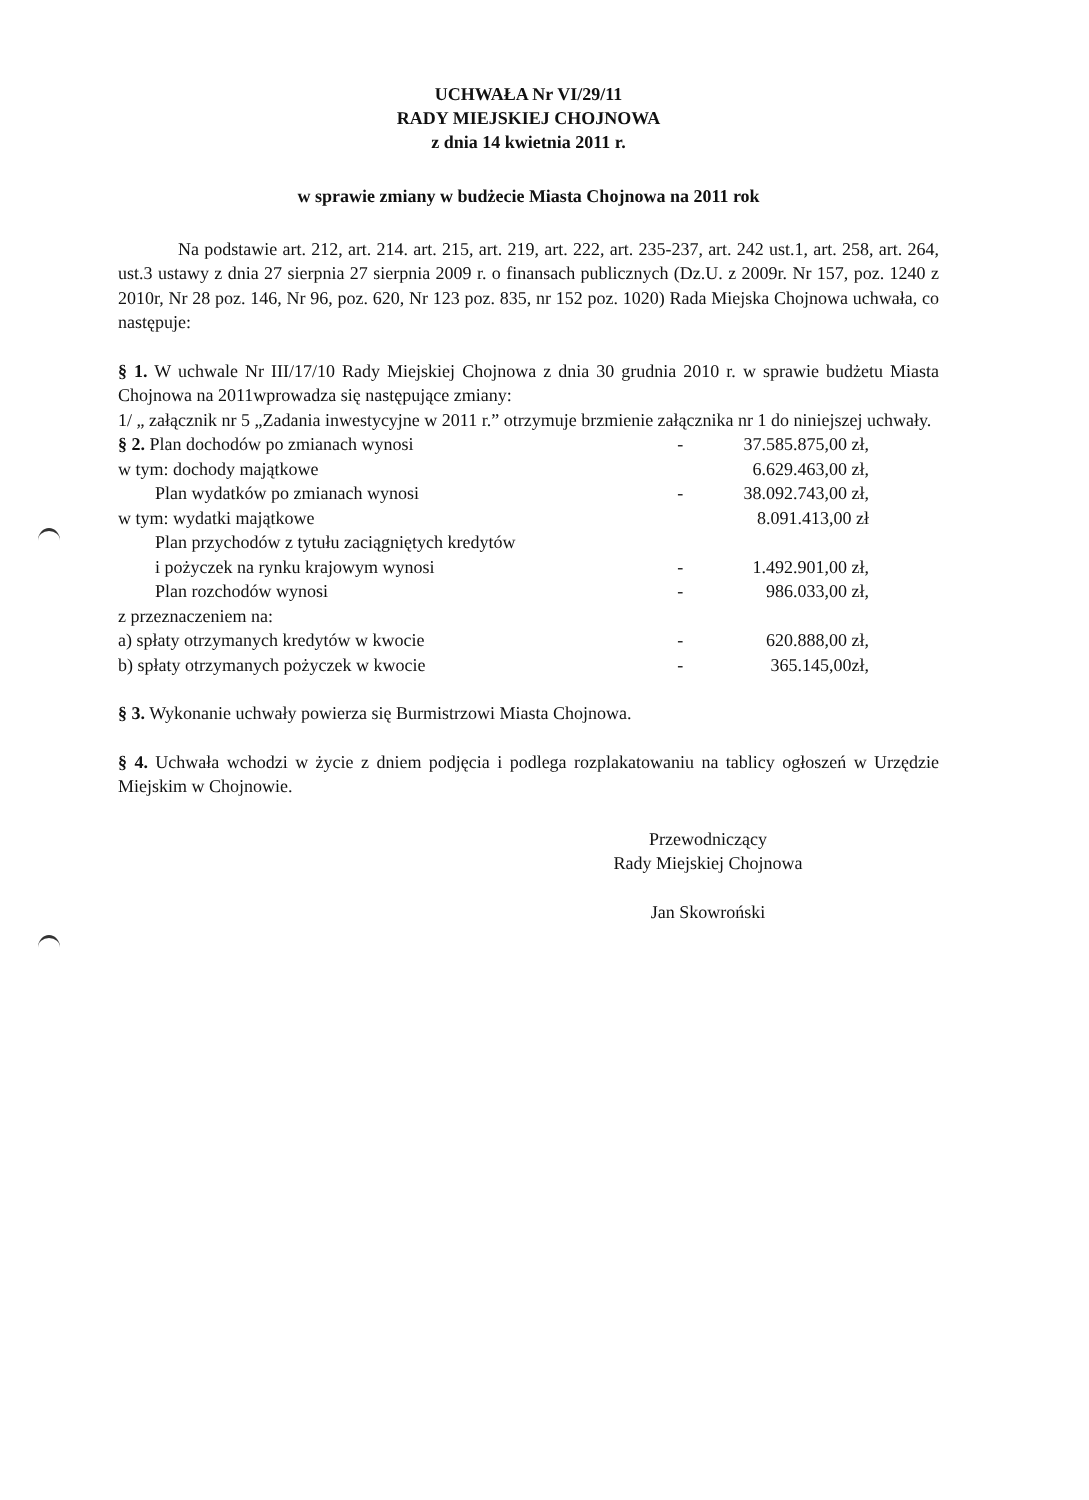UCHWAŁA Nr VI/29/11
RADY MIEJSKIEJ CHOJNOWA
z dnia 14 kwietnia 2011 r.
w sprawie zmiany w budżecie Miasta Chojnowa na 2011 rok
Na podstawie art. 212, art. 214. art. 215, art. 219, art. 222, art. 235-237, art. 242 ust.1, art. 258, art. 264, ust.3 ustawy z dnia 27 sierpnia 27 sierpnia 2009 r. o finansach publicznych (Dz.U. z 2009r. Nr 157, poz. 1240 z 2010r, Nr 28 poz. 146, Nr 96, poz. 620, Nr 123 poz. 835, nr 152 poz. 1020) Rada Miejska Chojnowa uchwała, co następuje:
§ 1. W uchwale Nr III/17/10 Rady Miejskiej Chojnowa z dnia 30 grudnia 2010 r. w sprawie budżetu Miasta Chojnowa na 2011wprowadza się następujące zmiany:
1/ „ załącznik nr 5 „Zadania inwestycyjne w 2011 r.” otrzymuje brzmienie załącznika nr 1 do niniejszej uchwały.
| § 2. Plan dochodów po zmianach wynosi | - | 37.585.875,00 zł, |
| w tym: dochody majątkowe | | 6.629.463,00 zł, |
| Plan wydatków po zmianach wynosi | - | 38.092.743,00 zł, |
| w tym: wydatki majątkowe | | 8.091.413,00 zł |
| Plan przychodów z tytułu zaciągniętych kredytów i pożyczek na rynku krajowym wynosi | - | 1.492.901,00 zł, |
| Plan rozchodów wynosi | - | 986.033,00 zł, |
| z przeznaczeniem na: | | |
| a) spłaty otrzymanych kredytów w kwocie | - | 620.888,00 zł, |
| b) spłaty otrzymanych pożyczek w kwocie | - | 365.145,00zł, |
§ 3. Wykonanie uchwały powierza się Burmistrzowi Miasta Chojnowa.
§ 4. Uchwała wchodzi w życie z dniem podjęcia i podlega rozplakatowaniu na tablicy ogłoszeń w Urzędzie Miejskim w Chojnowie.
Przewodniczący
Rady Miejskiej Chojnowa
Jan Skowroński